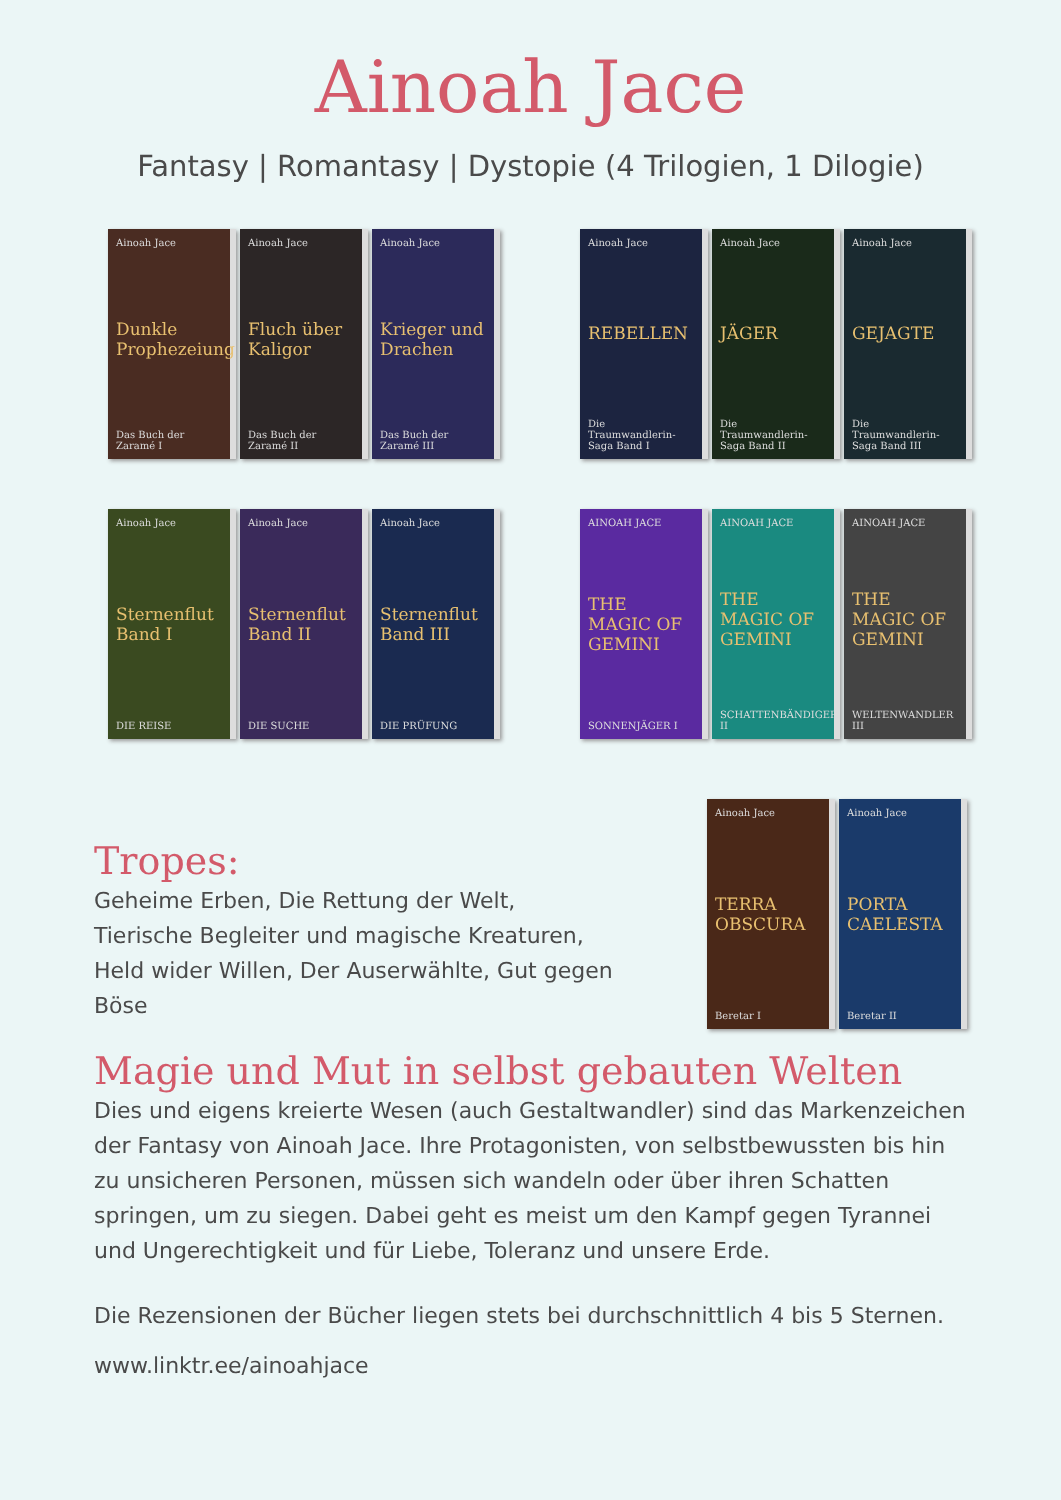Ainoah Jace
Fantasy | Romantasy | Dystopie (4 Trilogien, 1 Dilogie)
Ainoah Jace
Dunkle Prophezeiung
Das Buch der Zaramé I
Ainoah Jace
Fluch über Kaligor
Das Buch der Zaramé II
Ainoah Jace
Krieger und Drachen
Das Buch der Zaramé III
Ainoah Jace
REBELLEN
Die Traumwandlerin-Saga Band I
Ainoah Jace
JÄGER
Die Traumwandlerin-Saga Band II
Ainoah Jace
GEJAGTE
Die Traumwandlerin-Saga Band III
Ainoah Jace
Sternenflut Band I
DIE REISE
Ainoah Jace
Sternenflut Band II
DIE SUCHE
Ainoah Jace
Sternenflut Band III
DIE PRÜFUNG
AINOAH JACE
THE MAGIC OF GEMINI
SONNENJÄGER I
AINOAH JACE
THE MAGIC OF GEMINI
SCHATTENBÄNDIGER II
AINOAH JACE
THE MAGIC OF GEMINI
WELTENWANDLER III
Tropes:
Geheime Erben, Die Rettung der Welt, Tierische Begleiter und magische Kreaturen, Held wider Willen, Der Auserwählte, Gut gegen Böse
Ainoah Jace
TERRA OBSCURA
Beretar I
Ainoah Jace
PORTA CAELESTA
Beretar II
Magie und Mut in selbst gebauten Welten
Dies und eigens kreierte Wesen (auch Gestaltwandler) sind das Markenzeichen der Fantasy von Ainoah Jace. Ihre Protagonisten, von selbstbewussten bis hin zu unsicheren Personen, müssen sich wandeln oder über ihren Schatten springen, um zu siegen. Dabei geht es meist um den Kampf gegen Tyrannei und Ungerechtigkeit und für Liebe, Toleranz und unsere Erde.
Die Rezensionen der Bücher liegen stets bei durchschnittlich 4 bis 5 Sternen.
www.linktr.ee/ainoahjace